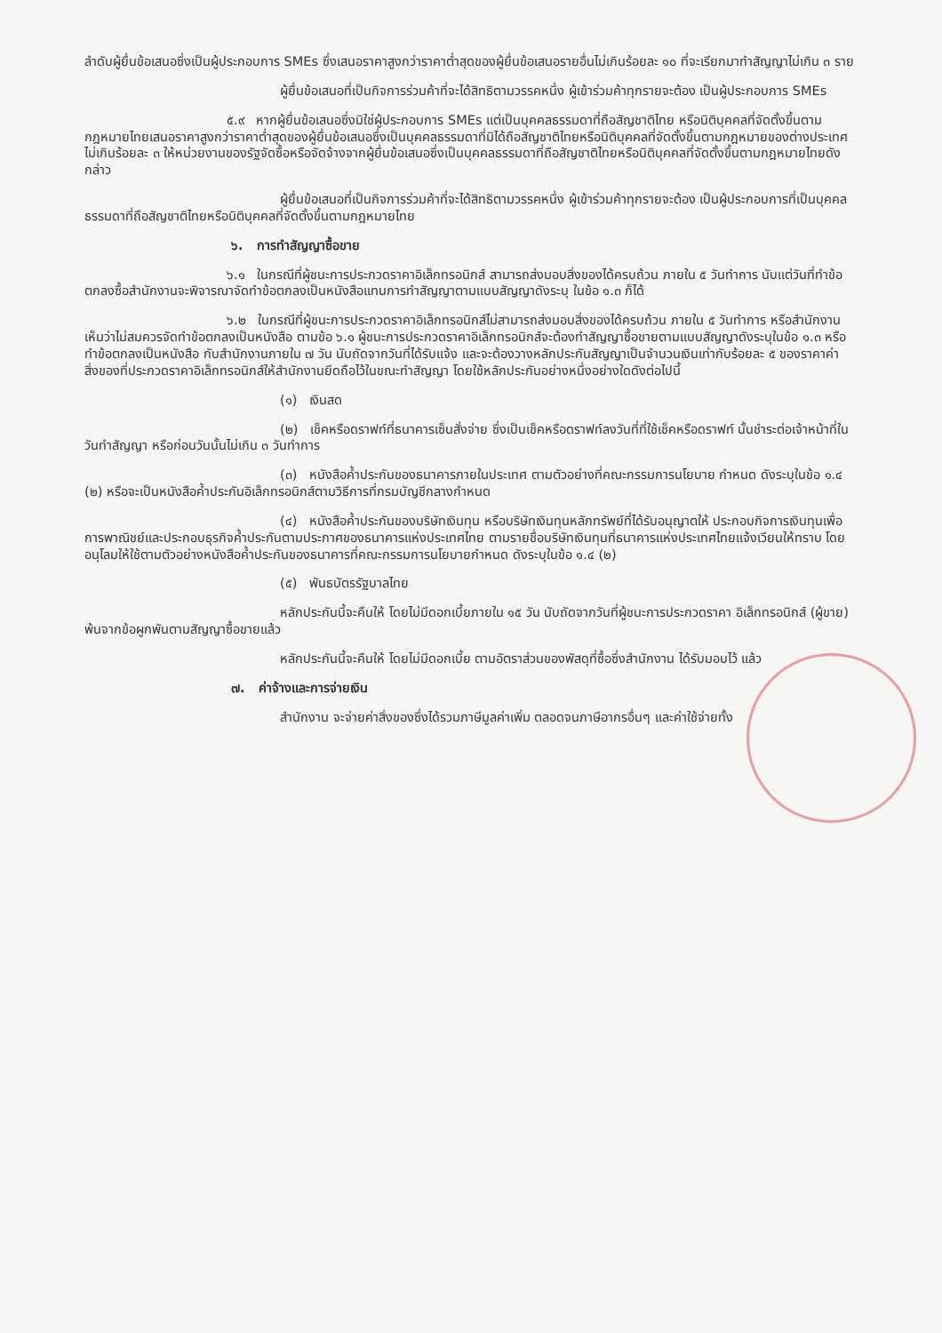ลำดับผู้ยื่นข้อเสนอซึ่งเป็นผู้ประกอบการ SMEs ซึ่งเสนอราคาสูงกว่าราคาต่ำสุดของผู้ยื่นข้อเสนอรายอื่นไม่เกินร้อยละ ๑๐ ที่จะเรียกมาทำสัญญาไม่เกิน ๓ ราย
ผู้ยื่นข้อเสนอที่เป็นกิจการร่วมค้าที่จะได้สิทธิตามวรรคหนึ่ง ผู้เข้าร่วมค้าทุกรายจะต้อง เป็นผู้ประกอบการ SMEs
๕.๙ หากผู้ยื่นข้อเสนอซึ่งมิใช่ผู้ประกอบการ SMEs แต่เป็นบุคคลธรรมดาที่ถือสัญชาติไทย หรือนิติบุคคลที่จัดตั้งขึ้นตามกฎหมายไทยเสนอราคาสูงกว่าราคาต่ำสุดของผู้ยื่นข้อเสนอซึ่งเป็นบุคคลธรรมดาที่มิได้ถือสัญชาติไทยหรือนิติบุคคลที่จัดตั้งขึ้นตามกฎหมายของต่างประเทศไม่เกินร้อยละ ๓ ให้หน่วยงานของรัฐจัดซื้อหรือจัดจ้างจากผู้ยื่นข้อเสนอซึ่งเป็นบุคคลธรรมดาที่ถือสัญชาติไทยหรือนิติบุคคลที่จัดตั้งขึ้นตามกฎหมายไทยดังกล่าว
ผู้ยื่นข้อเสนอที่เป็นกิจการร่วมค้าที่จะได้สิทธิตามวรรคหนึ่ง ผู้เข้าร่วมค้าทุกรายจะต้อง เป็นผู้ประกอบการที่เป็นบุคคลธรรมดาที่ถือสัญชาติไทยหรือนิติบุคคลที่จัดตั้งขึ้นตามกฎหมายไทย
๖. การทำสัญญาซื้อขาย
๖.๑ ในกรณีที่ผู้ชนะการประกวดราคาอิเล็กทรอนิกส์ สามารถส่งมอบสิ่งของได้ครบถ้วน ภายใน ๕ วันทำการ นับแต่วันที่ทำข้อตกลงซื้อสำนักงานจะพิจารณาจัดทำข้อตกลงเป็นหนังสือแทนการทำสัญญาตามแบบสัญญาดังระบุ ในข้อ ๑.๓ ก็ได้
๖.๒ ในกรณีที่ผู้ชนะการประกวดราคาอิเล็กทรอนิกส์ไม่สามารถส่งมอบสิ่งของได้ครบถ้วน ภายใน ๕ วันทำการ หรือสำนักงานเห็นว่าไม่สมควรจัดทำข้อตกลงเป็นหนังสือ ตามข้อ ๖.๑ ผู้ชนะการประกวดราคาอิเล็กทรอนิกส์จะต้องทำสัญญาซื้อขายตามแบบสัญญาดังระบุในข้อ ๑.๓ หรือทำข้อตกลงเป็นหนังสือ กับสำนักงานภายใน ๗ วัน นับถัดจากวันที่ได้รับแจ้ง และจะต้องวางหลักประกันสัญญาเป็นจำนวนเงินเท่ากับร้อยละ ๕ ของราคาค่าสิ่งของที่ประกวดราคาอิเล็กทรอนิกส์ให้สำนักงานยึดถือไว้ในขณะทำสัญญา โดยใช้หลักประกันอย่างหนึ่งอย่างใดดังต่อไปนี้
(๑) เงินสด
(๒) เช็คหรือดราฟท์ที่ธนาคารเซ็นสั่งจ่าย ซึ่งเป็นเช็คหรือดราฟท์ลงวันที่ที่ใช้เช็คหรือดราฟท์ นั้นชำระต่อเจ้าหน้าที่ในวันทำสัญญา หรือก่อนวันนั้นไม่เกิน ๓ วันทำการ
(๓) หนังสือค้ำประกันของธนาคารภายในประเทศ ตามตัวอย่างที่คณะกรรมการนโยบาย กำหนด ดังระบุในข้อ ๑.๔ (๒) หรือจะเป็นหนังสือค้ำประกันอิเล็กทรอนิกส์ตามวิธีการที่กรมบัญชีกลางกำหนด
(๔) หนังสือค้ำประกันของบริษัทเงินทุน หรือบริษัทเงินทุนหลักทรัพย์ที่ได้รับอนุญาตให้ ประกอบกิจการเงินทุนเพื่อการพาณิชย์และประกอบธุรกิจค้ำประกันตามประกาศของธนาคารแห่งประเทศไทย ตามรายชื่อบริษัทเงินทุนที่ธนาคารแห่งประเทศไทยแจ้งเวียนให้ทราบ โดยอนุโลมให้ใช้ตามตัวอย่างหนังสือค้ำประกันของธนาคารที่คณะกรรมการนโยบายกำหนด ดังระบุในข้อ ๑.๔ (๒)
(๕) พันธบัตรรัฐบาลไทย
หลักประกันนี้จะคืนให้ โดยไม่มีดอกเบี้ยภายใน ๑๕ วัน นับถัดจากวันที่ผู้ชนะการประกวดราคา อิเล็กทรอนิกส์ (ผู้ขาย) พ้นจากข้อผูกพันตามสัญญาซื้อขายแล้ว
หลักประกันนี้จะคืนให้ โดยไม่มีดอกเบี้ย ตามอัตราส่วนของพัสดุที่ซื้อซึ่งสำนักงาน ได้รับมอบไว้ แล้ว
๗. ค่าจ้างและการจ่ายเงิน
สำนักงาน จะจ่ายค่าสิ่งของซึ่งได้รวมภาษีมูลค่าเพิ่ม ตลอดจนภาษีอากรอื่นๆ และค่าใช้จ่ายทั้ง